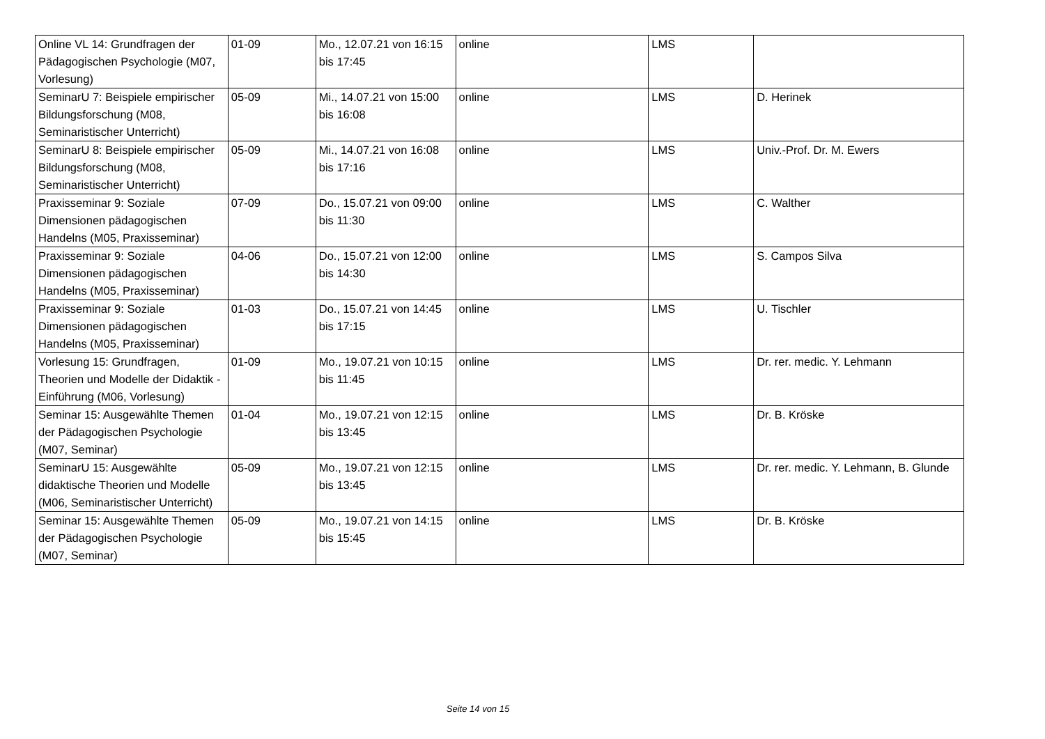| Online VL 14: Grundfragen der Pädagogischen Psychologie (M07, Vorlesung) | 01-09 | Mo., 12.07.21 von 16:15 bis 17:45 | online | LMS | |
| SeminarU 7: Beispiele empirischer Bildungsforschung (M08, Seminaristischer Unterricht) | 05-09 | Mi., 14.07.21 von 15:00 bis 16:08 | online | LMS | D. Herinek |
| SeminarU 8: Beispiele empirischer Bildungsforschung (M08, Seminaristischer Unterricht) | 05-09 | Mi., 14.07.21 von 16:08 bis 17:16 | online | LMS | Univ.-Prof. Dr. M. Ewers |
| Praxisseminar 9: Soziale Dimensionen pädagogischen Handelns (M05, Praxisseminar) | 07-09 | Do., 15.07.21 von 09:00 bis 11:30 | online | LMS | C. Walther |
| Praxisseminar 9: Soziale Dimensionen pädagogischen Handelns (M05, Praxisseminar) | 04-06 | Do., 15.07.21 von 12:00 bis 14:30 | online | LMS | S. Campos Silva |
| Praxisseminar 9: Soziale Dimensionen pädagogischen Handelns (M05, Praxisseminar) | 01-03 | Do., 15.07.21 von 14:45 bis 17:15 | online | LMS | U. Tischler |
| Vorlesung 15: Grundfragen, Theorien und Modelle der Didaktik - Einführung (M06, Vorlesung) | 01-09 | Mo., 19.07.21 von 10:15 bis 11:45 | online | LMS | Dr. rer. medic. Y. Lehmann |
| Seminar 15: Ausgewählte Themen der Pädagogischen Psychologie (M07, Seminar) | 01-04 | Mo., 19.07.21 von 12:15 bis 13:45 | online | LMS | Dr. B. Kröske |
| SeminarU 15: Ausgewählte didaktische Theorien und Modelle (M06, Seminaristischer Unterricht) | 05-09 | Mo., 19.07.21 von 12:15 bis 13:45 | online | LMS | Dr. rer. medic. Y. Lehmann, B. Glunde |
| Seminar 15: Ausgewählte Themen der Pädagogischen Psychologie (M07, Seminar) | 05-09 | Mo., 19.07.21 von 14:15 bis 15:45 | online | LMS | Dr. B. Kröske |
Seite 14 von 15